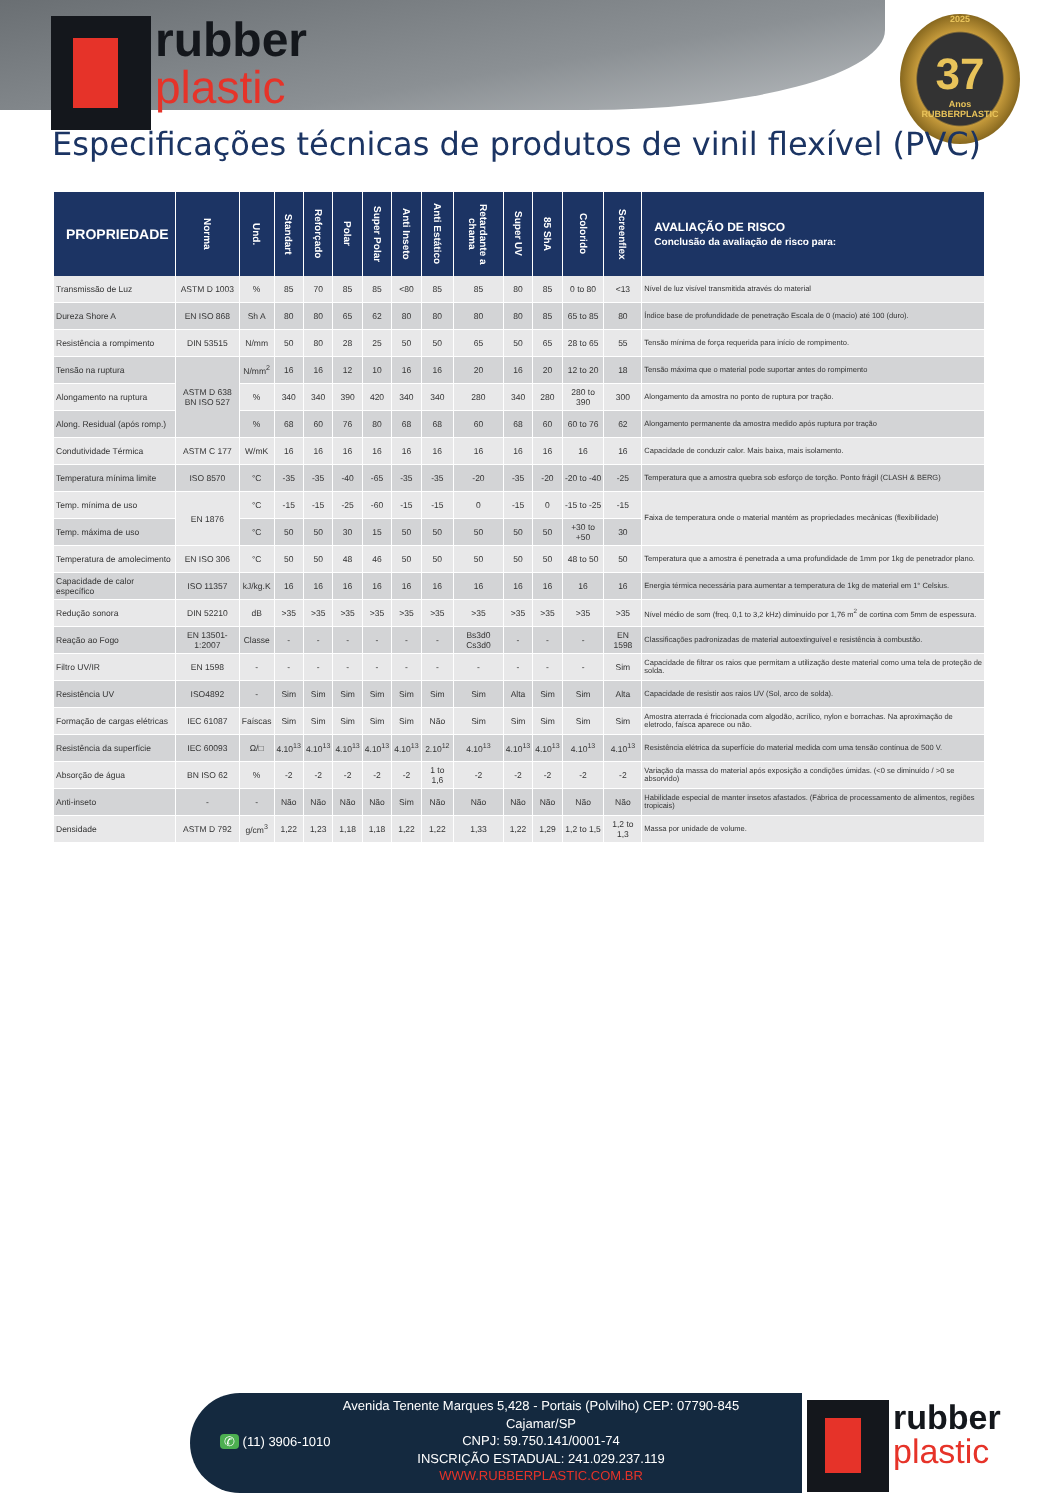rubber
plastic
2025
37
Anos
RUBBERPLASTIC
Especificações técnicas de produtos de vinil flexível (PVC)
| PROPRIEDADE | Norma | Und. | Standart | Reforçado | Polar | Super Polar | Anti Inseto | Anti Estático | Retardante a chama | Super UV | 85 ShA | Colorido | Screenflex | AVALIAÇÃO DE RISCO Conclusão da avaliação de risco para: |
| --- | --- | --- | --- | --- | --- | --- | --- | --- | --- | --- | --- | --- | --- | --- |
| Transmissão de Luz | ASTM D 1003 | % | 85 | 70 | 85 | 85 | <80 | 85 | 85 | 80 | 85 | 0 to 80 | <13 | Nível de luz visível transmitida através do material |
| Dureza Shore A | EN ISO 868 | Sh A | 80 | 80 | 65 | 62 | 80 | 80 | 80 | 80 | 85 | 65 to 85 | 80 | Índice base de profundidade de penetração Escala de 0 (macio) até 100 (duro). |
| Resistência a rompimento | DIN 53515 | N/mm | 50 | 80 | 28 | 25 | 50 | 50 | 65 | 50 | 65 | 28 to 65 | 55 | Tensão mínima de força requerida para início de rompimento. |
| Tensão na ruptura | ASTM D 638 BN ISO 527 | N/mm<sup>2</sup> | 16 | 16 | 12 | 10 | 16 | 16 | 20 | 16 | 20 | 12 to 20 | 18 | Tensão máxima que o material pode suportar antes do rompimento |
| Alongamento na ruptura | | % | 340 | 340 | 390 | 420 | 340 | 340 | 280 | 340 | 280 | 280 to 390 | 300 | Alongamento da amostra no ponto de ruptura por tração. |
| Along. Residual (após romp.) | | % | 68 | 60 | 76 | 80 | 68 | 68 | 60 | 68 | 60 | 60 to 76 | 62 | Alongamento permanente da amostra medido após ruptura por tração |
| Condutividade Térmica | ASTM C 177 | W/mK | 16 | 16 | 16 | 16 | 16 | 16 | 16 | 16 | 16 | 16 | 16 | Capacidade de conduzir calor. Mais baixa, mais isolamento. |
| Temperatura mínima limite | ISO 8570 | °C | -35 | -35 | -40 | -65 | -35 | -35 | -20 | -35 | -20 | -20 to -40 | -25 | Temperatura que a amostra quebra sob esforço de torção. Ponto frágil (CLASH & BERG) |
| Temp. mínima de uso | EN 1876 | °C | -15 | -15 | -25 | -60 | -15 | -15 | 0 | -15 | 0 | -15 to -25 | -15 | Faixa de temperatura onde o material mantém as propriedades mecânicas (flexibilidade) |
| Temp. máxima de uso | | °C | 50 | 50 | 30 | 15 | 50 | 50 | 50 | 50 | 50 | +30 to +50 | 30 | |
| Temperatura de amolecimento | EN ISO 306 | °C | 50 | 50 | 48 | 46 | 50 | 50 | 50 | 50 | 50 | 48 to 50 | 50 | Temperatura que a amostra é penetrada a uma profundidade de 1mm por 1kg de penetrador plano. |
| Capacidade de calor específico | ISO 11357 | kJ/kg.K | 16 | 16 | 16 | 16 | 16 | 16 | 16 | 16 | 16 | 16 | 16 | Energia térmica necessária para aumentar a temperatura de 1kg de material em 1° Celsius. |
| Redução sonora | DIN 52210 | dB | >35 | >35 | >35 | >35 | >35 | >35 | >35 | >35 | >35 | >35 | >35 | Nível médio de som (freq. 0,1 to 3,2 kHz) diminuído por 1,76 m<sup>2</sup> de cortina com 5mm de espessura. |
| Reação ao Fogo | EN 13501-1:2007 | Classe | - | - | - | - | - | - | Bs3d0 Cs3d0 | - | - | - | EN 1598 | Classificações padronizadas de material autoextinguível e resistência à combustão. |
| Filtro UV/IR | EN 1598 | - | - | - | - | - | - | - | - | - | - | - | Sim | Capacidade de filtrar os raios que permitam a utilização deste material como uma tela de proteção de solda. |
| Resistência UV | ISO4892 | - | Sim | Sim | Sim | Sim | Sim | Sim | Sim | Alta | Sim | Sim | Alta | Capacidade de resistir aos raios UV (Sol, arco de solda). |
| Formação de cargas elétricas | IEC 61087 | Faíscas | Sim | Sim | Sim | Sim | Sim | Não | Sim | Sim | Sim | Sim | Sim | Amostra aterrada é friccionada com algodão, acrílico, nylon e borrachas. Na aproximação de eletrodo, faísca aparece ou não. |
| Resistência da superfície | IEC 60093 | Ω/□ | 4.10<sup>13</sup> | 4.10<sup>13</sup> | 4.10<sup>13</sup> | 4.10<sup>13</sup> | 4.10<sup>13</sup> | 2.10<sup>12</sup> | 4.10<sup>13</sup> | 4.10<sup>13</sup> | 4.10<sup>13</sup> | 4.10<sup>13</sup> | 4.10<sup>13</sup> | Resistência elétrica da superfície do material medida com uma tensão contínua de 500 V. |
| Absorção de água | BN ISO 62 | % | -2 | -2 | -2 | -2 | -2 | 1 to 1,6 | -2 | -2 | -2 | -2 | -2 | Variação da massa do material após exposição a condições úmidas. (<0 se diminuído / >0 se absorvido) |
| Anti-inseto | - | - | Não | Não | Não | Não | Sim | Não | Não | Não | Não | Não | Não | Habilidade especial de manter insetos afastados. (Fábrica de processamento de alimentos, regiões tropicais) |
| Densidade | ASTM D 792 | g/cm<sup>3</sup> | 1,22 | 1,23 | 1,18 | 1,18 | 1,22 | 1,22 | 1,33 | 1,22 | 1,29 | 1,2 to 1,5 | 1,2 to 1,3 | Massa por unidade de volume. |
✆ (11) 3906-1010
Avenida Tenente Marques 5,428 - Portais (Polvilho) CEP: 07790-845
Cajamar/SP
CNPJ: 59.750.141/0001-74
INSCRIÇÃO ESTADUAL: 241.029.237.119
WWW.RUBBERPLASTIC.COM.BR
rubber
plastic